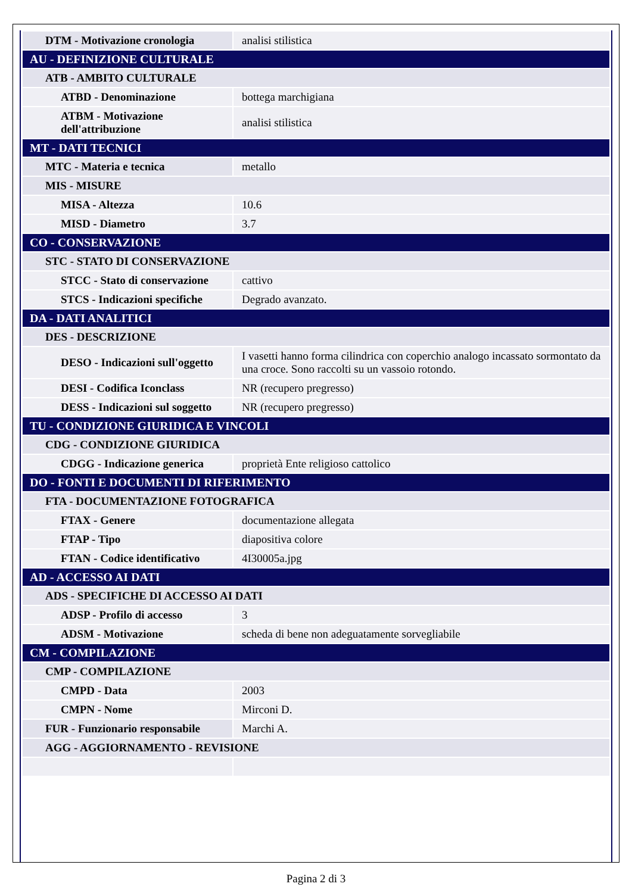| DTM - Motivazione cronologia | analisi stilistica |
| AU - DEFINIZIONE CULTURALE | |
| ATB - AMBITO CULTURALE | |
| ATBD - Denominazione | bottega marchigiana |
| ATBM - Motivazione dell'attribuzione | analisi stilistica |
| MT - DATI TECNICI | |
| MTC - Materia e tecnica | metallo |
| MIS - MISURE | |
| MISA - Altezza | 10.6 |
| MISD - Diametro | 3.7 |
| CO - CONSERVAZIONE | |
| STC - STATO DI CONSERVAZIONE | |
| STCC - Stato di conservazione | cattivo |
| STCS - Indicazioni specifiche | Degrado avanzato. |
| DA - DATI ANALITICI | |
| DES - DESCRIZIONE | |
| DESO - Indicazioni sull'oggetto | I vasetti hanno forma cilindrica con coperchio analogo incassato sormontato da una croce. Sono raccolti su un vassoio rotondo. |
| DESI - Codifica Iconclass | NR (recupero pregresso) |
| DESS - Indicazioni sul soggetto | NR (recupero pregresso) |
| TU - CONDIZIONE GIURIDICA E VINCOLI | |
| CDG - CONDIZIONE GIURIDICA | |
| CDGG - Indicazione generica | proprietà Ente religioso cattolico |
| DO - FONTI E DOCUMENTI DI RIFERIMENTO | |
| FTA - DOCUMENTAZIONE FOTOGRAFICA | |
| FTAX - Genere | documentazione allegata |
| FTAP - Tipo | diapositiva colore |
| FTAN - Codice identificativo | 4I30005a.jpg |
| AD - ACCESSO AI DATI | |
| ADS - SPECIFICHE DI ACCESSO AI DATI | |
| ADSP - Profilo di accesso | 3 |
| ADSM - Motivazione | scheda di bene non adeguatamente sorvegliabile |
| CM - COMPILAZIONE | |
| CMP - COMPILAZIONE | |
| CMPD - Data | 2003 |
| CMPN - Nome | Mirconi D. |
| FUR - Funzionario responsabile | Marchi A. |
| AGG - AGGIORNAMENTO - REVISIONE | |
Pagina 2 di 3